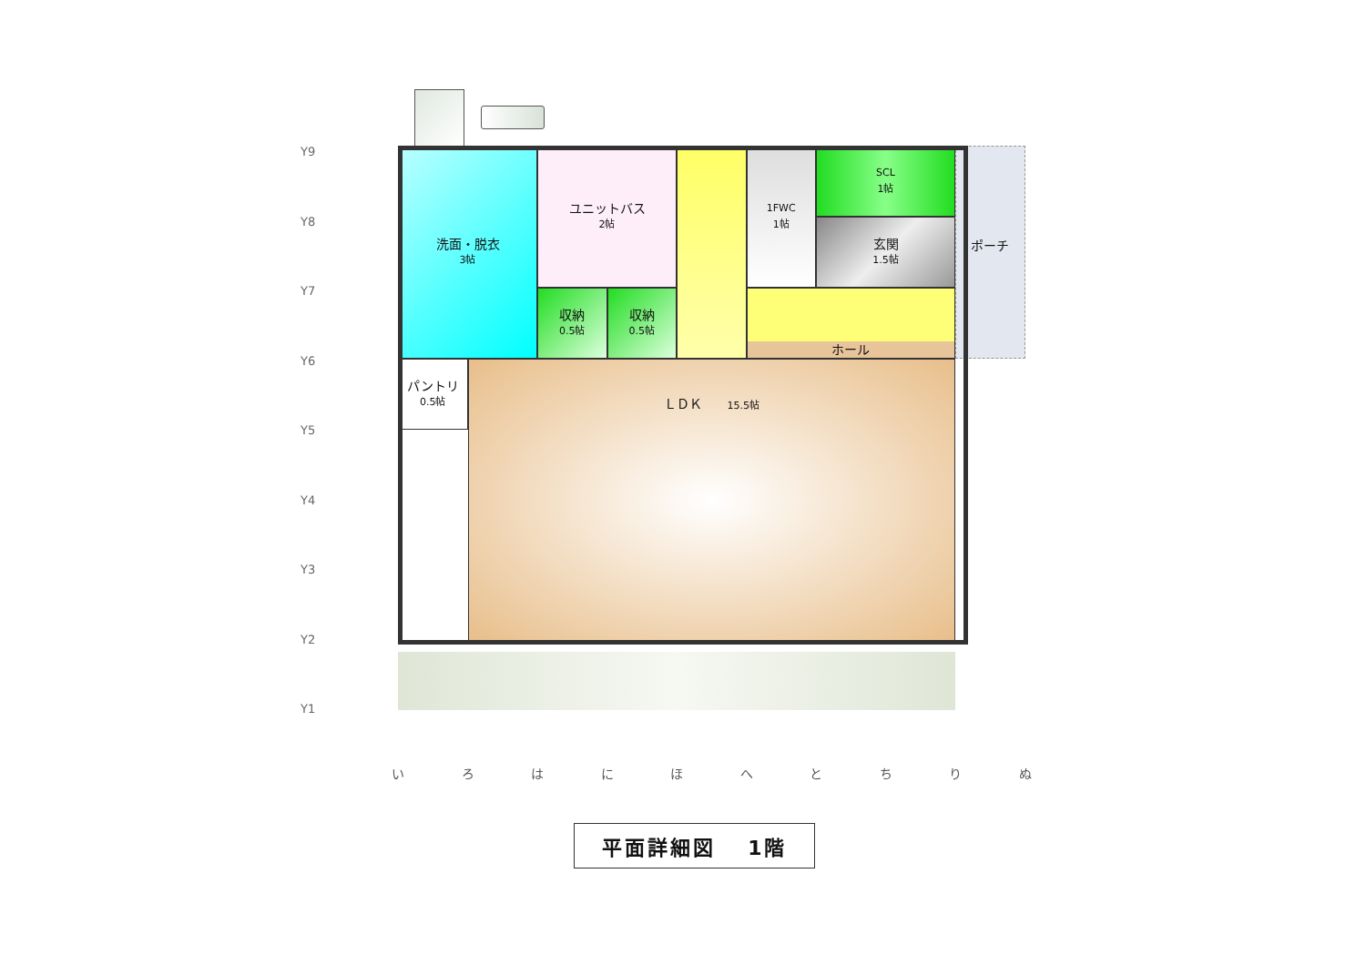Y9
Y8
Y7
Y6
Y5
Y4
Y3
Y2
Y1
洗面・脱衣
3帖
ユニットバス
2帖
1FWC
1帖
SCL
1帖
玄関
1.5帖
収納
0.5帖
収納
0.5帖
ホール
ポーチ
パントリ
0.5帖
ＬＤＫ　　15.5帖
い ろ は に ほ へ と ち り ぬ
平面詳細図　 1階